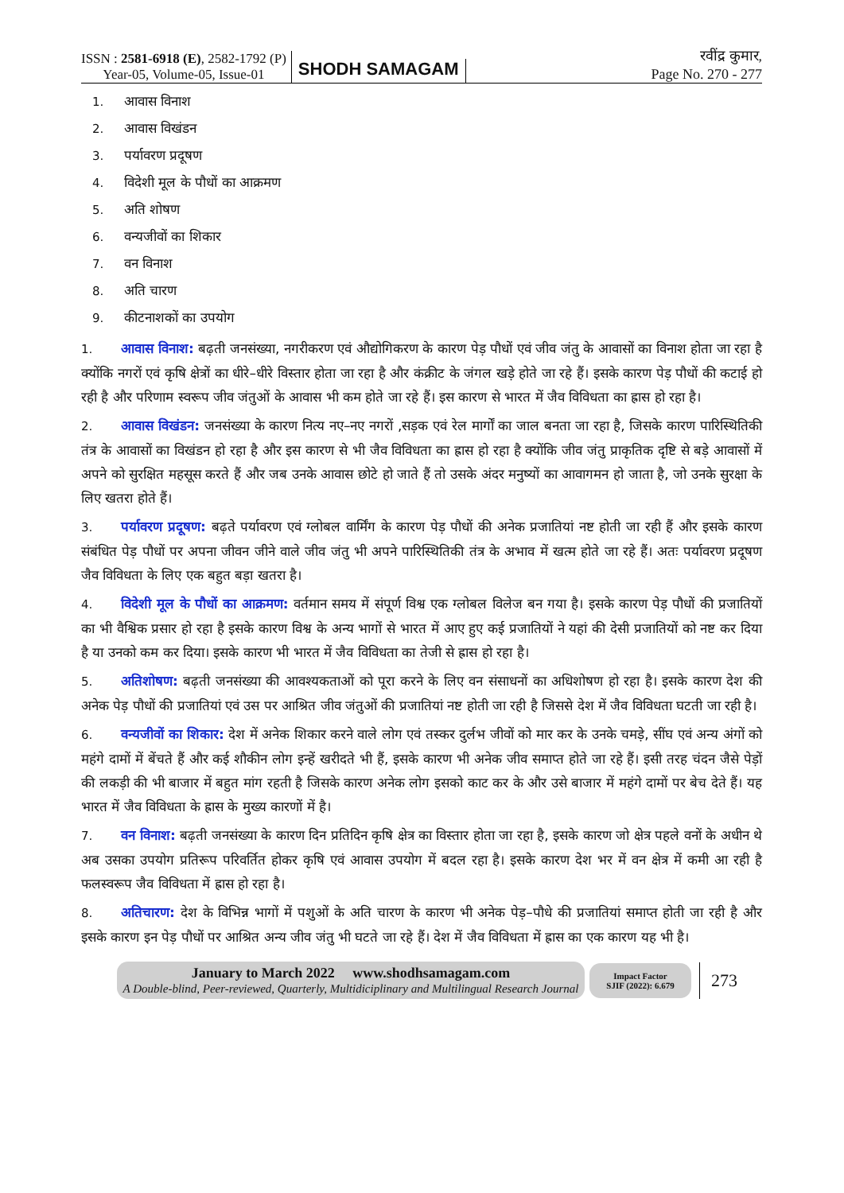ISSN : 2581-6918 (E), 2582-1792 (P)
Year-05, Volume-05, Issue-01
SHODH SAMAGAM
रवींद्र कुमार,
Page No. 270 - 277
1. आवास विनाश
2. आवास विखंडन
3. पर्यावरण प्रदूषण
4. विदेशी मूल के पौधों का आक्रमण
5. अति शोषण
6. वन्यजीवों का शिकार
7. वन विनाश
8. अति चारण
9. कीटनाशकों का उपयोग
1. आवास विनाश: बढ़ती जनसंख्या, नगरीकरण एवं औद्योगिकरण के कारण पेड़ पौधों एवं जीव जंतु के आवासों का विनाश होता जा रहा है क्योंकि नगरों एवं कृषि क्षेत्रों का धीरे–धीरे विस्तार होता जा रहा है और कंक्रीट के जंगल खड़े होते जा रहे हैं। इसके कारण पेड़ पौधों की कटाई हो रही है और परिणाम स्वरूप जीव जंतुओं के आवास भी कम होते जा रहे हैं। इस कारण से भारत में जैव विविधता का ह्रास हो रहा है।
2. आवास विखंडन: जनसंख्या के कारण नित्य नए–नए नगरों ,सड़क एवं रेल मार्गों का जाल बनता जा रहा है, जिसके कारण पारिस्थितिकी तंत्र के आवासों का विखंडन हो रहा है और इस कारण से भी जैव विविधता का ह्रास हो रहा है क्योंकि जीव जंतु प्राकृतिक दृष्टि से बड़े आवासों में अपने को सुरक्षित महसूस करते हैं और जब उनके आवास छोटे हो जाते हैं तो उसके अंदर मनुष्यों का आवागमन हो जाता है, जो उनके सुरक्षा के लिए खतरा होते हैं।
3. पर्यावरण प्रदूषण: बढ़ते पर्यावरण एवं ग्लोबल वार्मिंग के कारण पेड़ पौधों की अनेक प्रजातियां नष्ट होती जा रही हैं और इसके कारण संबंधित पेड़ पौधों पर अपना जीवन जीने वाले जीव जंतु भी अपने पारिस्थितिकी तंत्र के अभाव में खत्म होते जा रहे हैं। अतः पर्यावरण प्रदूषण जैव विविधता के लिए एक बहुत बड़ा खतरा है।
4. विदेशी मूल के पौधों का आक्रमण: वर्तमान समय में संपूर्ण विश्व एक ग्लोबल विलेज बन गया है। इसके कारण पेड़ पौधों की प्रजातियों का भी वैश्विक प्रसार हो रहा है इसके कारण विश्व के अन्य भागों से भारत में आए हुए कई प्रजातियों ने यहां की देसी प्रजातियों को नष्ट कर दिया है या उनको कम कर दिया। इसके कारण भी भारत में जैव विविधता का तेजी से ह्रास हो रहा है।
5. अतिशोषण: बढ़ती जनसंख्या की आवश्यकताओं को पूरा करने के लिए वन संसाधनों का अधिशोषण हो रहा है। इसके कारण देश की अनेक पेड़ पौधों की प्रजातियां एवं उस पर आश्रित जीव जंतुओं की प्रजातियां नष्ट होती जा रही है जिससे देश में जैव विविधता घटती जा रही है।
6. वन्यजीवों का शिकार: देश में अनेक शिकार करने वाले लोग एवं तस्कर दुर्लभ जीवों को मार कर के उनके चमड़े, सींघ एवं अन्य अंगों को महंगे दामों में बेंचते हैं और कई शौकीन लोग इन्हें खरीदते भी हैं, इसके कारण भी अनेक जीव समाप्त होते जा रहे हैं। इसी तरह चंदन जैसे पेड़ों की लकड़ी की भी बाजार में बहुत मांग रहती है जिसके कारण अनेक लोग इसको काट कर के और उसे बाजार में महंगे दामों पर बेच देते हैं। यह भारत में जैव विविधता के ह्रास के मुख्य कारणों में है।
7. वन विनाश: बढ़ती जनसंख्या के कारण दिन प्रतिदिन कृषि क्षेत्र का विस्तार होता जा रहा है, इसके कारण जो क्षेत्र पहले वनों के अधीन थे अब उसका उपयोग प्रतिरूप परिवर्तित होकर कृषि एवं आवास उपयोग में बदल रहा है। इसके कारण देश भर में वन क्षेत्र में कमी आ रही है फलस्वरूप जैव विविधता में ह्रास हो रहा है।
8. अतिचारण: देश के विभिन्न भागों में पशुओं के अति चारण के कारण भी अनेक पेड़–पौधे की प्रजातियां समाप्त होती जा रही है और इसके कारण इन पेड़ पौधों पर आश्रित अन्य जीव जंतु भी घटते जा रहे हैं। देश में जैव विविधता में ह्रास का एक कारण यह भी है।
January to March 2022 www.shodhsamagam.com
A Double-blind, Peer-reviewed, Quarterly, Multidiciplinary and Multilingual Research Journal
Impact Factor
SJIF (2022): 6.679
273